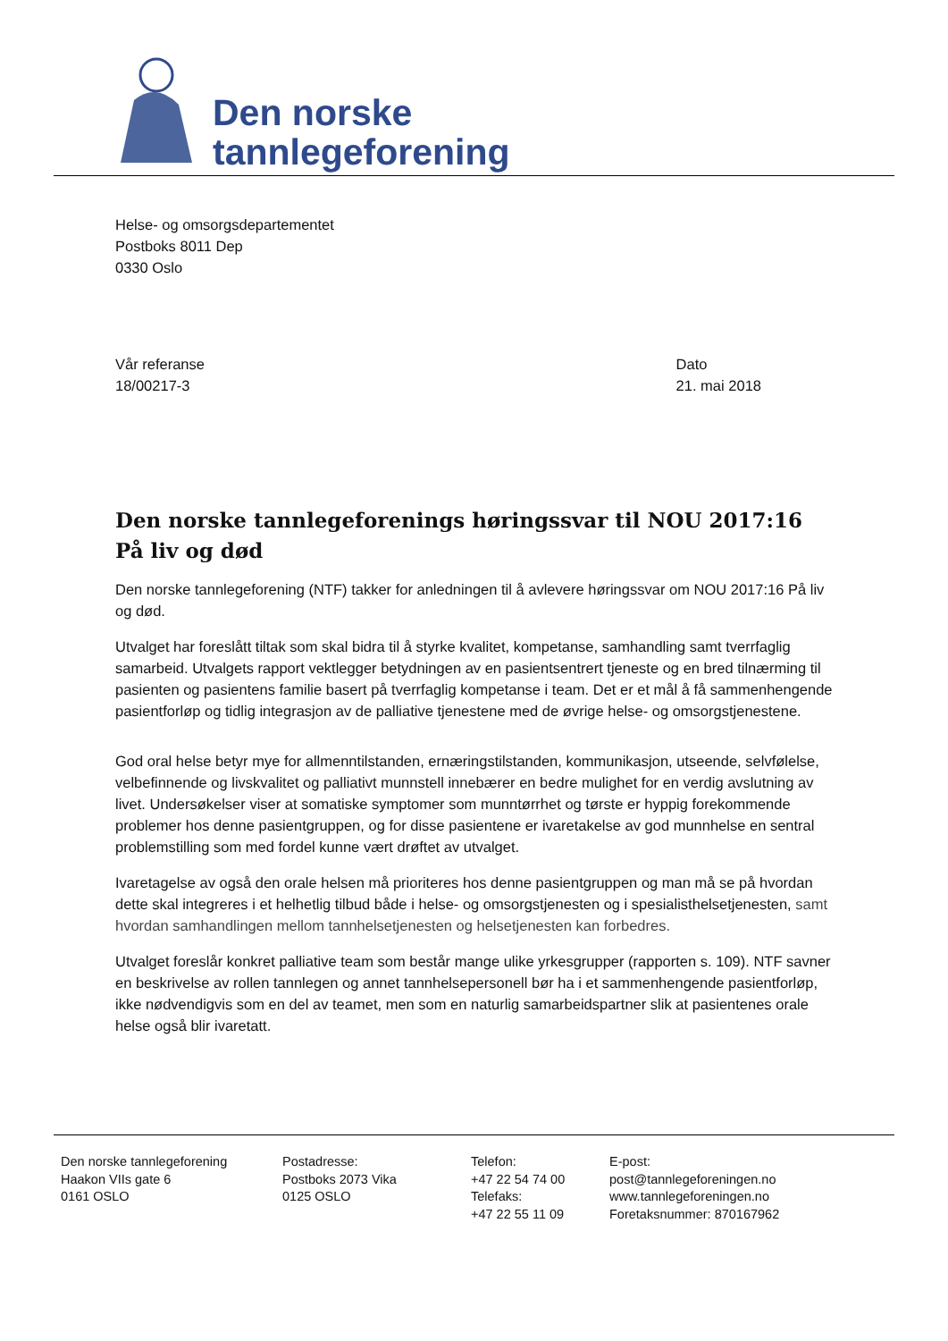Den norske
tannlegeforening
Helse- og omsorgsdepartementet
Postboks 8011 Dep
0330 Oslo
Vår referanse
18/00217-3
Dato
21. mai 2018
Den norske tannlegeforenings høringssvar til NOU 2017:16 På liv og død
Den norske tannlegeforening (NTF) takker for anledningen til å avlevere høringssvar om NOU 2017:16 På liv og død.
Utvalget har foreslått tiltak som skal bidra til å styrke kvalitet, kompetanse, samhandling samt tverrfaglig samarbeid. Utvalgets rapport vektlegger betydningen av en pasientsentrert tjeneste og en bred tilnærming til pasienten og pasientens familie basert på tverrfaglig kompetanse i team. Det er et mål å få sammenhengende pasientforløp og tidlig integrasjon av de palliative tjenestene med de øvrige helse- og omsorgstjenestene.
God oral helse betyr mye for allmenntilstanden, ernæringstilstanden, kommunikasjon, utseende, selvfølelse, velbefinnende og livskvalitet og palliativt munnstell innebærer en bedre mulighet for en verdig avslutning av livet. Undersøkelser viser at somatiske symptomer som munntørrhet og tørste er hyppig forekommende problemer hos denne pasientgruppen, og for disse pasientene er ivaretakelse av god munnhelse en sentral problemstilling som med fordel kunne vært drøftet av utvalget.
Ivaretagelse av også den orale helsen må prioriteres hos denne pasientgruppen og man må se på hvordan dette skal integreres i et helhetlig tilbud både i helse- og omsorgstjenesten og i spesialisthelsetjenesten, samt hvordan samhandlingen mellom tannhelsetjenesten og helsetjenesten kan forbedres.
Utvalget foreslår konkret palliative team som består mange ulike yrkesgrupper (rapporten s. 109). NTF savner en beskrivelse av rollen tannlegen og annet tannhelsepersonell bør ha i et sammenhengende pasientforløp, ikke nødvendigvis som en del av teamet, men som en naturlig samarbeidspartner slik at pasientenes orale helse også blir ivaretatt.
Den norske tannlegeforening
Haakon VIIs gate 6
0161 OSLO
Postadresse:
Postboks 2073 Vika
0125 OSLO
Telefon:
+47 22 54 74 00
Telefaks:
+47 22 55 11 09
E-post:
post@tannlegeforeningen.no
www.tannlegeforeningen.no
Foretaksnummer: 870167962